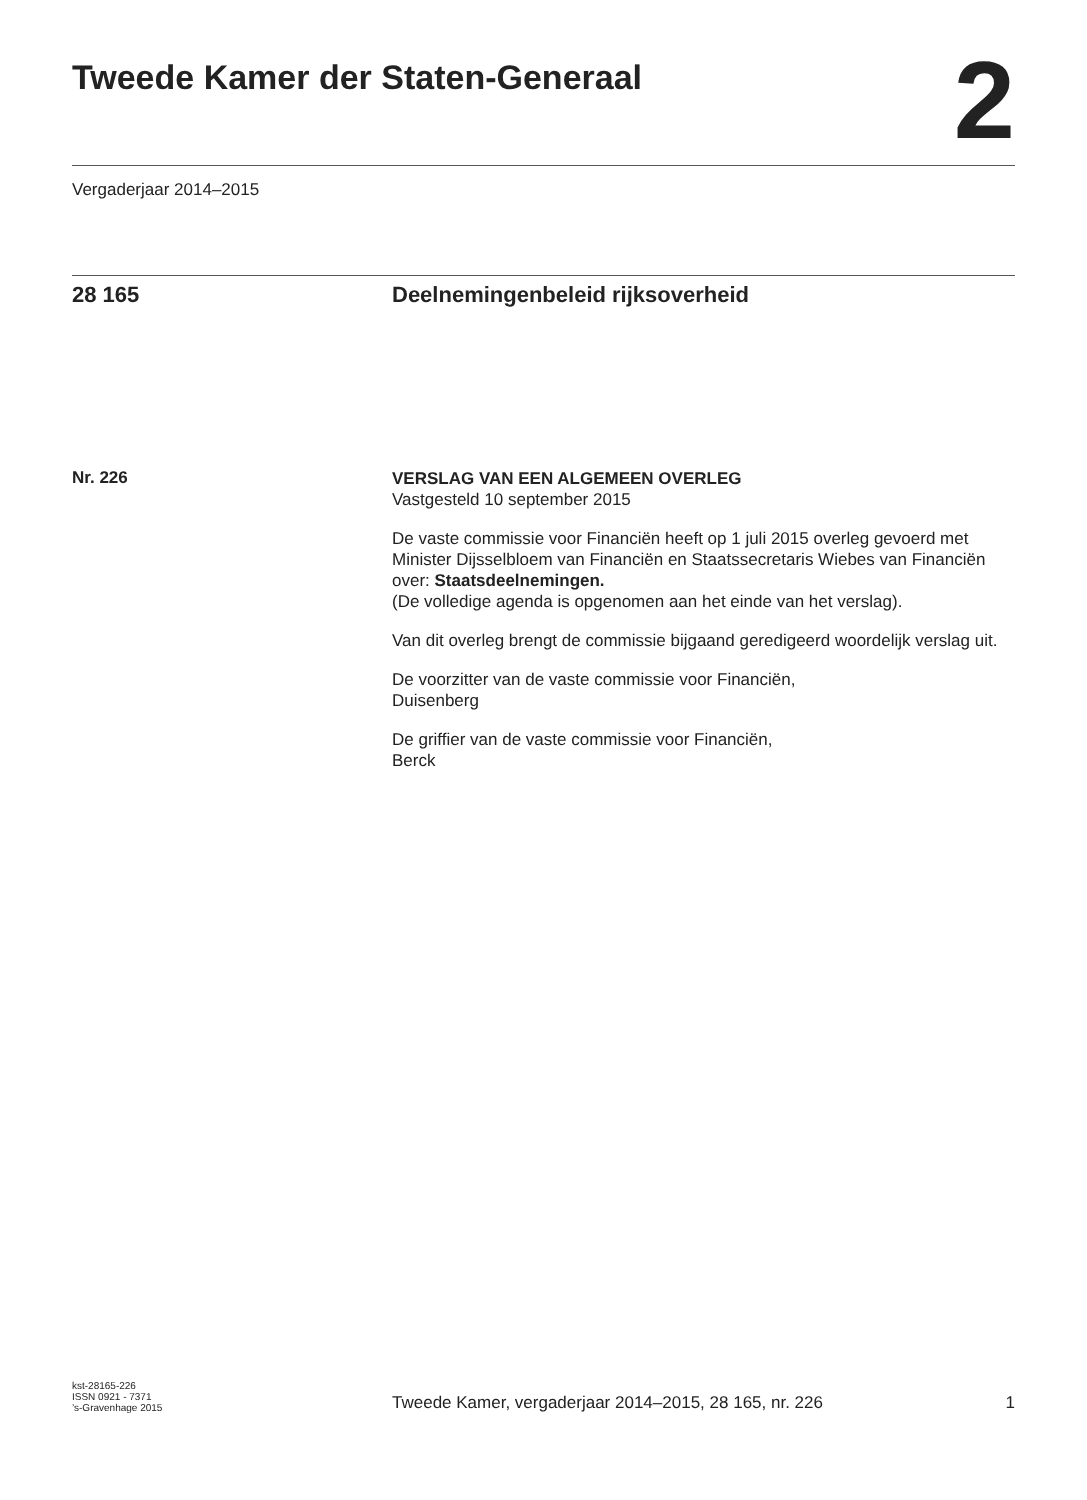Tweede Kamer der Staten-Generaal
2
Vergaderjaar 2014–2015
28 165 Deelnemingenbeleid rijksoverheid
Nr. 226
VERSLAG VAN EEN ALGEMEEN OVERLEG
Vastgesteld 10 september 2015
De vaste commissie voor Financiën heeft op 1 juli 2015 overleg gevoerd met Minister Dijsselbloem van Financiën en Staatssecretaris Wiebes van Financiën over: Staatsdeelnemingen.
(De volledige agenda is opgenomen aan het einde van het verslag).
Van dit overleg brengt de commissie bijgaand geredigeerd woordelijk verslag uit.
De voorzitter van de vaste commissie voor Financiën,
Duisenberg
De griffier van de vaste commissie voor Financiën,
Berck
kst-28165-226
ISSN 0921 - 7371
’s-Gravenhage 2015
Tweede Kamer, vergaderjaar 2014–2015, 28 165, nr. 226
1